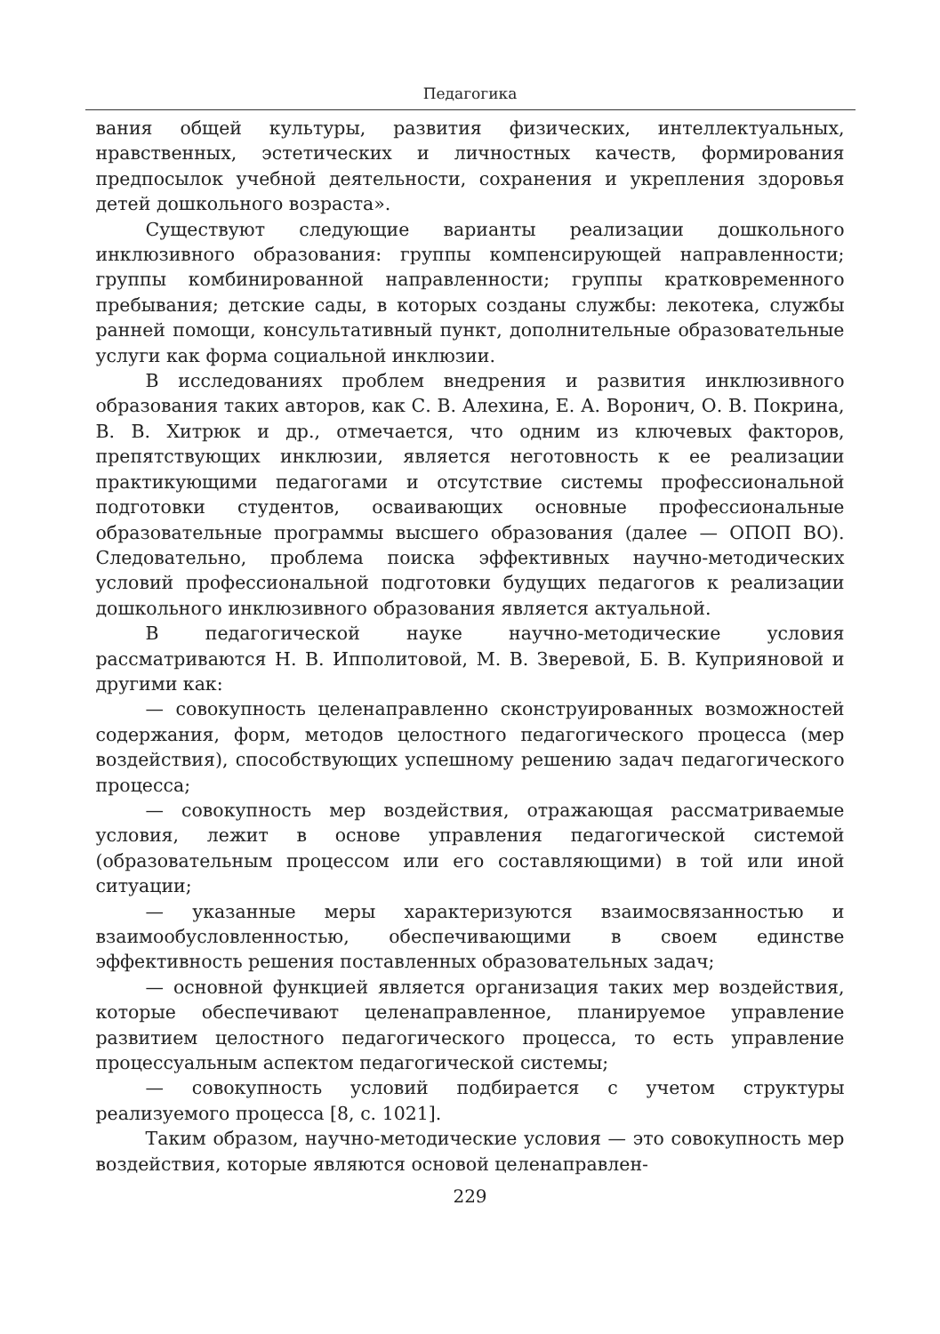Педагогика
вания общей культуры, развития физических, интеллектуальных, нравственных, эстетических и личностных качеств, формирования предпосылок учебной деятельности, сохранения и укрепления здоровья детей дошкольного возраста».
Существуют следующие варианты реализации дошкольного инклюзивного образования: группы компенсирующей направленности; группы комбинированной направленности; группы кратковременного пребывания; детские сады, в которых созданы службы: лекотека, службы ранней помощи, консультативный пункт, дополнительные образовательные услуги как форма социальной инклюзии.
В исследованиях проблем внедрения и развития инклюзивного образования таких авторов, как С. В. Алехина, Е. А. Воронич, О. В. Покрина, В. В. Хитрюк и др., отмечается, что одним из ключевых факторов, препятствующих инклюзии, является неготовность к ее реализации практикующими педагогами и отсутствие системы профессиональной подготовки студентов, осваивающих основные профессиональные образовательные программы высшего образования (далее — ОПОП ВО). Следовательно, проблема поиска эффективных научно-методических условий профессиональной подготовки будущих педагогов к реализации дошкольного инклюзивного образования является актуальной.
В педагогической науке научно-методические условия рассматриваются Н. В. Ипполитовой, М. В. Зверевой, Б. В. Куприяновой и другими как:
— совокупность целенаправленно сконструированных возможностей содержания, форм, методов целостного педагогического процесса (мер воздействия), способствующих успешному решению задач педагогического процесса;
— совокупность мер воздействия, отражающая рассматриваемые условия, лежит в основе управления педагогической системой (образовательным процессом или его составляющими) в той или иной ситуации;
— указанные меры характеризуются взаимосвязанностью и взаимообусловленностью, обеспечивающими в своем единстве эффективность решения поставленных образовательных задач;
— основной функцией является организация таких мер воздействия, которые обеспечивают целенаправленное, планируемое управление развитием целостного педагогического процесса, то есть управление процессуальным аспектом педагогической системы;
— совокупность условий подбирается с учетом структуры реализуемого процесса [8, с. 1021].
Таким образом, научно-методические условия — это совокупность мер воздействия, которые являются основой целенаправлен-
229